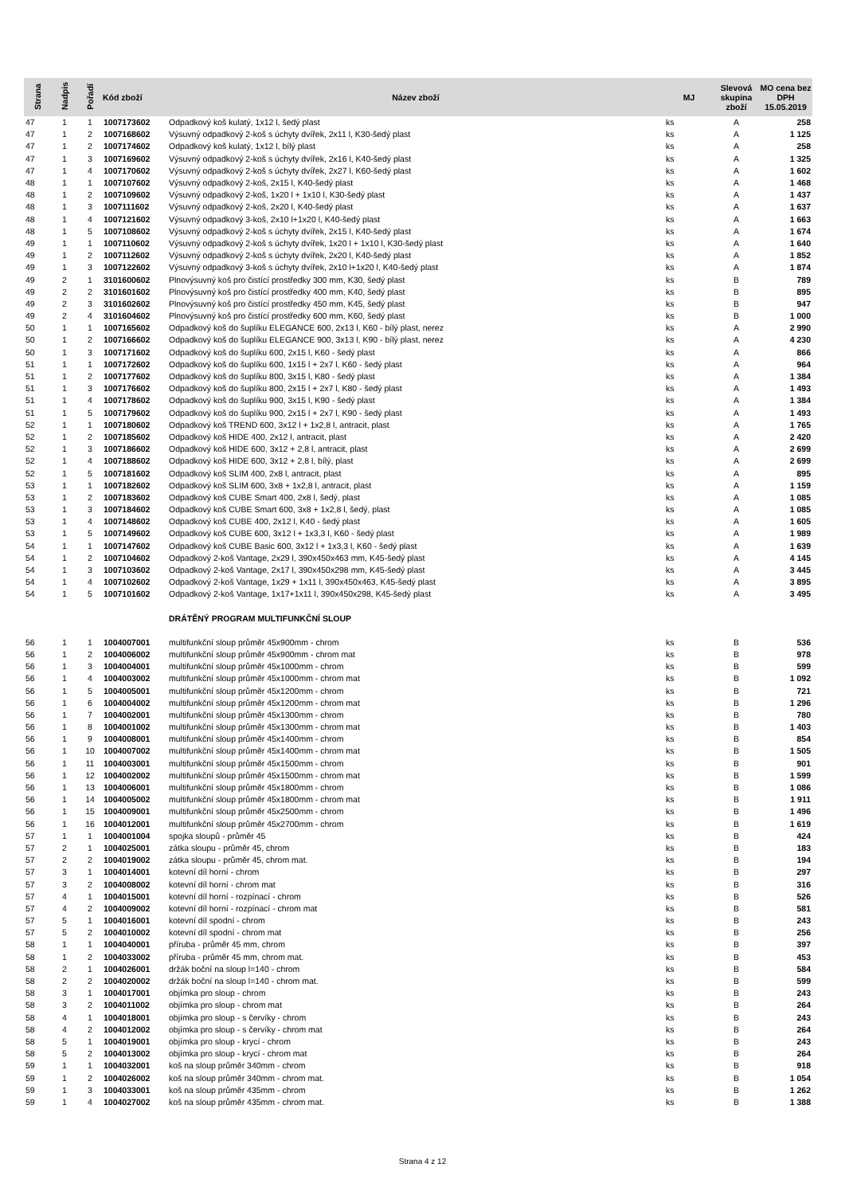| Strana | Nadpis | Pořadí | Kód zboží | Název zboží | MJ | Slevová skupina zboží | MO cena bez DPH 15.05.2019 |
| --- | --- | --- | --- | --- | --- | --- | --- |
| 47 | 1 | 1 | 1007173602 | Odpadkový koš kulatý, 1x12 l, šedý plast | ks | A | 258 |
| 47 | 1 | 2 | 1007168602 | Výsuvný odpadkový 2-koš s úchyty dvířek, 2x11 l, K30-šedý plast | ks | A | 1 125 |
| 47 | 1 | 2 | 1007174602 | Odpadkový koš kulatý, 1x12 l, bílý plast | ks | A | 258 |
| 47 | 1 | 3 | 1007169602 | Výsuvný odpadkový 2-koš s úchyty dvířek, 2x16 l, K40-šedý plast | ks | A | 1 325 |
| 47 | 1 | 4 | 1007170602 | Výsuvný odpadkový 2-koš s úchyty dvířek, 2x27 l, K60-šedý plast | ks | A | 1 602 |
| 48 | 1 | 1 | 1007107602 | Výsuvný odpadkový 2-koš, 2x15 l, K40-šedý plast | ks | A | 1 468 |
| 48 | 1 | 2 | 1007109602 | Výsuvný odpadkový 2-koš, 1x20 l + 1x10 l, K30-šedý plast | ks | A | 1 437 |
| 48 | 1 | 3 | 1007111602 | Výsuvný odpadkový 2-koš, 2x20 l, K40-šedý plast | ks | A | 1 637 |
| 48 | 1 | 4 | 1007121602 | Výsuvný odpadkový 3-koš, 2x10 l+1x20 l, K40-šedý plast | ks | A | 1 663 |
| 48 | 1 | 5 | 1007108602 | Výsuvný odpadkový 2-koš s úchyty dvířek, 2x15 l, K40-šedý plast | ks | A | 1 674 |
| 49 | 1 | 1 | 1007110602 | Výsuvný odpadkový 2-koš s úchyty dvířek, 1x20 l + 1x10 l, K30-šedý plast | ks | A | 1 640 |
| 49 | 1 | 2 | 1007112602 | Výsuvný odpadkový 2-koš s úchyty dvířek, 2x20 l, K40-šedý plast | ks | A | 1 852 |
| 49 | 1 | 3 | 1007122602 | Výsuvný odpadkový 3-koš s úchyty dvířek, 2x10 l+1x20 l, K40-šedý plast | ks | A | 1 874 |
| 49 | 2 | 1 | 3101600602 | Plnovýsuvný koš pro čistící prostředky 300 mm, K30, šedý plast | ks | B | 789 |
| 49 | 2 | 2 | 3101601602 | Plnovýsuvný koš pro čistící prostředky 400 mm, K40, šedý plast | ks | B | 895 |
| 49 | 2 | 3 | 3101602602 | Plnovýsuvný koš pro čistící prostředky 450 mm, K45, šedý plast | ks | B | 947 |
| 49 | 2 | 4 | 3101604602 | Plnovýsuvný koš pro čistící prostředky 600 mm, K60, šedý plast | ks | B | 1 000 |
| 50 | 1 | 1 | 1007165602 | Odpadkový koš do šuplíku ELEGANCE 600, 2x13 l, K60 - bílý plast, nerez | ks | A | 2 990 |
| 50 | 1 | 2 | 1007166602 | Odpadkový koš do šuplíku ELEGANCE 900, 3x13 l, K90 - bílý plast, nerez | ks | A | 4 230 |
| 50 | 1 | 3 | 1007171602 | Odpadkový koš do šuplíku 600, 2x15 l, K60 - šedý plast | ks | A | 866 |
| 51 | 1 | 1 | 1007172602 | Odpadkový koš do šuplíku 600, 1x15 l + 2x7 l, K60 - šedý plast | ks | A | 964 |
| 51 | 1 | 2 | 1007177602 | Odpadkový koš do šuplíku 800, 3x15 l, K80 - šedý plast | ks | A | 1 384 |
| 51 | 1 | 3 | 1007176602 | Odpadkový koš do šuplíku 800, 2x15 l + 2x7 l, K80 - šedý plast | ks | A | 1 493 |
| 51 | 1 | 4 | 1007178602 | Odpadkový koš do šuplíku 900, 3x15 l, K90 - šedý plast | ks | A | 1 384 |
| 51 | 1 | 5 | 1007179602 | Odpadkový koš do šuplíku 900, 2x15 l + 2x7 l, K90 - šedý plast | ks | A | 1 493 |
| 52 | 1 | 1 | 1007180602 | Odpadkový koš TREND 600, 3x12 l + 1x2,8 l, antracit, plast | ks | A | 1 765 |
| 52 | 1 | 2 | 1007185602 | Odpadkový koš HIDE 400, 2x12 l, antracit, plast | ks | A | 2 420 |
| 52 | 1 | 3 | 1007186602 | Odpadkový koš HIDE 600, 3x12 + 2,8 l, antracit, plast | ks | A | 2 699 |
| 52 | 1 | 4 | 1007188602 | Odpadkový koš HIDE 600, 3x12 + 2,8 l, bílý, plast | ks | A | 2 699 |
| 52 | 1 | 5 | 1007181602 | Odpadkový koš SLIM 400, 2x8 l, antracit, plast | ks | A | 895 |
| 53 | 1 | 1 | 1007182602 | Odpadkový koš SLIM 600, 3x8 + 1x2,8 l, antracit, plast | ks | A | 1 159 |
| 53 | 1 | 2 | 1007183602 | Odpadkový koš CUBE Smart 400, 2x8 l, šedý, plast | ks | A | 1 085 |
| 53 | 1 | 3 | 1007184602 | Odpadkový koš CUBE Smart 600, 3x8 + 1x2,8 l, šedý, plast | ks | A | 1 085 |
| 53 | 1 | 4 | 1007148602 | Odpadkový koš CUBE 400, 2x12 l, K40 - šedý plast | ks | A | 1 605 |
| 53 | 1 | 5 | 1007149602 | Odpadkový koš CUBE 600, 3x12 l + 1x3,3 l, K60 - šedý plast | ks | A | 1 989 |
| 54 | 1 | 1 | 1007147602 | Odpadkový koš CUBE Basic 600, 3x12 l + 1x3,3 l, K60 - šedý plast | ks | A | 1 639 |
| 54 | 1 | 2 | 1007104602 | Odpadkový 2-koš Vantage, 2x29 l, 390x450x463 mm, K45-šedý plast | ks | A | 4 145 |
| 54 | 1 | 3 | 1007103602 | Odpadkový 2-koš Vantage, 2x17 l, 390x450x298 mm, K45-šedý plast | ks | A | 3 445 |
| 54 | 1 | 4 | 1007102602 | Odpadkový 2-koš Vantage, 1x29 + 1x11 l, 390x450x463, K45-šedý plast | ks | A | 3 895 |
| 54 | 1 | 5 | 1007101602 | Odpadkový 2-koš Vantage, 1x17+1x11 l, 390x450x298, K45-šedý plast | ks | A | 3 495 |
| | | | | DRÁTĚNÝ PROGRAM MULTIFUNKČNÍ SLOUP | | | |
| 56 | 1 | 1 | 1004007001 | multifunkční sloup průměr 45x900mm - chrom | ks | B | 536 |
| 56 | 1 | 2 | 1004006002 | multifunkční sloup průměr 45x900mm - chrom mat | ks | B | 978 |
| 56 | 1 | 3 | 1004004001 | multifunkční sloup průměr 45x1000mm - chrom | ks | B | 599 |
| 56 | 1 | 4 | 1004003002 | multifunkční sloup průměr 45x1000mm - chrom mat | ks | B | 1 092 |
| 56 | 1 | 5 | 1004005001 | multifunkční sloup průměr 45x1200mm - chrom | ks | B | 721 |
| 56 | 1 | 6 | 1004004002 | multifunkční sloup průměr 45x1200mm - chrom mat | ks | B | 1 296 |
| 56 | 1 | 7 | 1004002001 | multifunkční sloup průměr 45x1300mm - chrom | ks | B | 780 |
| 56 | 1 | 8 | 1004001002 | multifunkční sloup průměr 45x1300mm - chrom mat | ks | B | 1 403 |
| 56 | 1 | 9 | 1004008001 | multifunkční sloup průměr 45x1400mm - chrom | ks | B | 854 |
| 56 | 1 | 10 | 1004007002 | multifunkční sloup průměr 45x1400mm - chrom mat | ks | B | 1 505 |
| 56 | 1 | 11 | 1004003001 | multifunkční sloup průměr 45x1500mm - chrom | ks | B | 901 |
| 56 | 1 | 12 | 1004002002 | multifunkční sloup průměr 45x1500mm - chrom mat | ks | B | 1 599 |
| 56 | 1 | 13 | 1004006001 | multifunkční sloup průměr 45x1800mm - chrom | ks | B | 1 086 |
| 56 | 1 | 14 | 1004005002 | multifunkční sloup průměr 45x1800mm - chrom mat | ks | B | 1 911 |
| 56 | 1 | 15 | 1004009001 | multifunkční sloup průměr 45x2500mm - chrom | ks | B | 1 496 |
| 56 | 1 | 16 | 1004012001 | multifunkční sloup průměr 45x2700mm - chrom | ks | B | 1 619 |
| 57 | 1 | 1 | 1004001004 | spojka sloupů - průměr 45 | ks | B | 424 |
| 57 | 2 | 1 | 1004025001 | zátka sloupu - průměr 45, chrom | ks | B | 183 |
| 57 | 2 | 2 | 1004019002 | zátka sloupu - průměr 45, chrom mat. | ks | B | 194 |
| 57 | 3 | 1 | 1004014001 | kotevní díl horní - chrom | ks | B | 297 |
| 57 | 3 | 2 | 1004008002 | kotevní díl horní - chrom mat | ks | B | 316 |
| 57 | 4 | 1 | 1004015001 | kotevní díl horní - rozpínací - chrom | ks | B | 526 |
| 57 | 4 | 2 | 1004009002 | kotevní díl horní - rozpínací - chrom mat | ks | B | 581 |
| 57 | 5 | 1 | 1004016001 | kotevní díl spodní - chrom | ks | B | 243 |
| 57 | 5 | 2 | 1004010002 | kotevní díl spodní - chrom mat | ks | B | 256 |
| 58 | 1 | 1 | 1004040001 | příruba - průměr 45 mm, chrom | ks | B | 397 |
| 58 | 1 | 2 | 1004033002 | příruba - průměr 45 mm, chrom mat. | ks | B | 453 |
| 58 | 2 | 1 | 1004026001 | držák boční na sloup l=140 - chrom | ks | B | 584 |
| 58 | 2 | 2 | 1004020002 | držák boční na sloup l=140 - chrom mat. | ks | B | 599 |
| 58 | 3 | 1 | 1004017001 | objímka pro sloup - chrom | ks | B | 243 |
| 58 | 3 | 2 | 1004011002 | objímka pro sloup - chrom mat | ks | B | 264 |
| 58 | 4 | 1 | 1004018001 | objímka pro sloup - s červíky - chrom | ks | B | 243 |
| 58 | 4 | 2 | 1004012002 | objímka pro sloup - s červíky - chrom mat | ks | B | 264 |
| 58 | 5 | 1 | 1004019001 | objímka pro sloup - krycí - chrom | ks | B | 243 |
| 58 | 5 | 2 | 1004013002 | objímka pro sloup - krycí - chrom mat | ks | B | 264 |
| 59 | 1 | 1 | 1004032001 | koš na sloup průměr 340mm - chrom | ks | B | 918 |
| 59 | 1 | 2 | 1004026002 | koš na sloup průměr 340mm - chrom mat. | ks | B | 1 054 |
| 59 | 1 | 3 | 1004033001 | koš na sloup průměr 435mm - chrom | ks | B | 1 262 |
| 59 | 1 | 4 | 1004027002 | koš na sloup průměr 435mm - chrom mat. | ks | B | 1 388 |
Strana 4 z 12